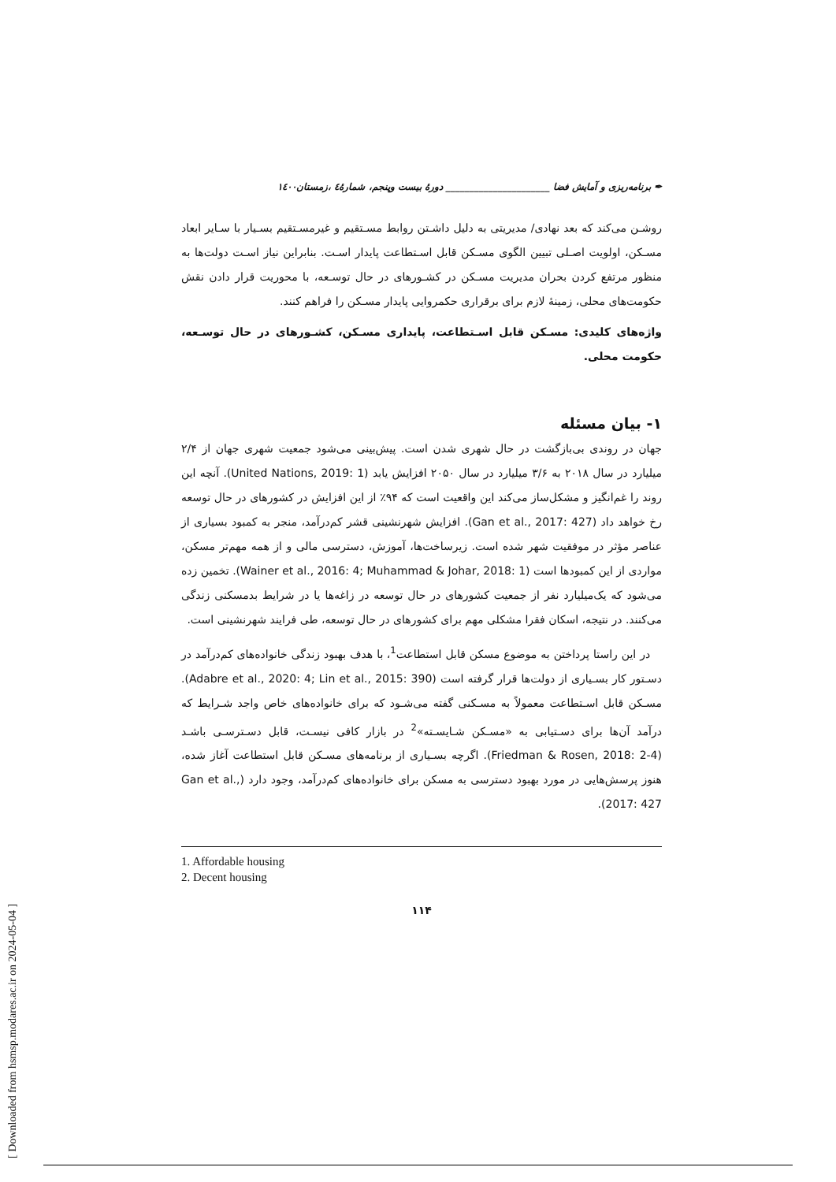✒ برنامه‌ریزی و آمایش فضا ______________________ دورۀ بیست وپنجم، شمارۀ٤ ،زمستان١٤٠٠
روشـن می‌کند که بعد نهادی/ مدیریتی به دلیل داشـتن روابط مسـتقیم و غیرمسـتقیم بسـیار با سـایر ابعاد مسـکن، اولویت اصـلی تبیین الگوی مسـکن قابل اسـتطاعت پایدار اسـت. بنابراین نیاز اسـت دولت‌ها به منظور مرتفع کردن بحران مدیریت مسـکن در کشـورهای در حال توسـعه، با محوریت قرار دادن نقش حکومت‌های محلی، زمینۀ لازم برای برقراری حکمروایی پایدار مسـکن را فراهم کنند.
واژه‌های کلیدی: مسـکن قابل اسـتطاعت، پایداری مسـکن، کشـورهای در حال توسـعه، حکومت محلی.
۱- بیان مسئله
جهان در روندی بی‌بازگشت در حال شهری شدن است. پیش‌بینی می‌شود جمعیت شهری جهان از ۲/۴ میلیارد در سال ۲۰۱۸ به ۳/۶ میلیارد در سال ۲۰۵۰ افزایش یابد (United Nations, 2019: 1). آنچه این روند را غم‌انگیز و مشکل‌ساز می‌کند این واقعیت است که ۹۴٪ از این افزایش در کشورهای در حال توسعه رخ خواهد داد (Gan et al., 2017: 427). افزایش شهرنشینی قشر کم‌درآمد، منجر به کمبود بسیاری از عناصر مؤثر در موفقیت شهر شده است. زیرساخت‌ها، آموزش، دسترسی مالی و از همه مهم‌تر مسکن، مواردی از این کمبودها است (Wainer et al., 2016: 4; Muhammad & Johar, 2018: 1). تخمین زده می‌شود که یک‌میلیارد نفر از جمعیت کشورهای در حال توسعه در زاغه‌ها یا در شرایط بدمسکنی زندگی می‌کنند. در نتیجه، اسکان فقرا مشکلی مهم برای کشورهای در حال توسعه، طی فرایند شهرنشینی است.
در این راستا پرداختن به موضوع مسکن قابل استطاعت<sup>1</sup>، با هدف بهبود زندگی خانواده‌های کم‌درآمد در دسـتور کار بسـیاری از دولت‌ها قرار گرفته است (Adabre et al., 2020: 4; Lin et al., 2015: 390). مسـکن قابل اسـتطاعت معمولاً به مسـکنی گفته می‌شـود که برای خانواده‌های خاص واجد شـرایط که درآمد آن‌ها برای دسـتیابی به «مسـکن شـایسـته»<sup>2</sup> در بازار کافی نیسـت، قابل دسـترسـی باشـد (Friedman & Rosen, 2018: 2-4). اگرچه بسـیاری از برنامه‌های مسـکن قابل استطاعت آغاز شده، هنوز پرسش‌هایی در مورد بهبود دسترسی به مسکن برای خانواده‌های کم‌درآمد، وجود دارد (Gan et al., 2017: 427).
1. Affordable housing
2. Decent housing
۱۱۴
[ Downloaded from hsmsp.modares.ac.ir on 2024-05-04 ]